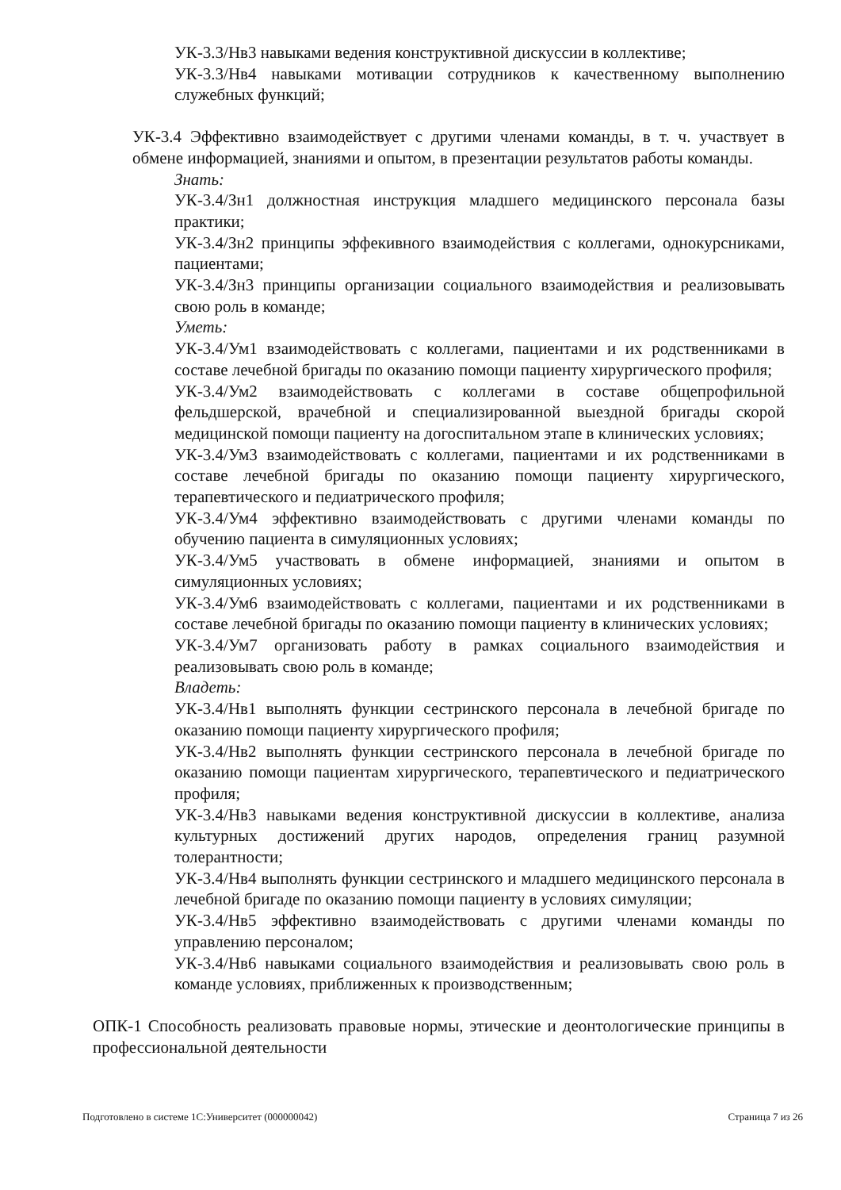УК-3.3/Нв3 навыками ведения конструктивной дискуссии в коллективе;
УК-3.3/Нв4 навыками мотивации сотрудников к качественному выполнению служебных функций;
УК-3.4 Эффективно взаимодействует с другими членами команды, в т. ч. участвует в обмене информацией, знаниями и опытом, в презентации результатов работы команды.
Знать:
УК-3.4/Зн1 должностная инструкция младшего медицинского персонала базы практики;
УК-3.4/Зн2 принципы эффекивного взаимодействия с коллегами, однокурсниками, пациентами;
УК-3.4/Зн3 принципы организации социального взаимодействия и реализовывать свою роль в команде;
Уметь:
УК-3.4/Ум1 взаимодействовать с коллегами, пациентами и их родственниками в составе лечебной бригады по оказанию помощи пациенту хирургического профиля;
УК-3.4/Ум2 взаимодействовать с коллегами в составе общепрофильной фельдшерской, врачебной и специализированной выездной бригады скорой медицинской помощи пациенту на догоспитальном этапе в клинических условиях;
УК-3.4/Ум3 взаимодействовать с коллегами, пациентами и их родственниками в составе лечебной бригады по оказанию помощи пациенту хирургического, терапевтического и педиатрического профиля;
УК-3.4/Ум4 эффективно взаимодействовать с другими членами команды по обучению пациента в симуляционных условиях;
УК-3.4/Ум5 участвовать в обмене информацией, знаниями и опытом в симуляционных условиях;
УК-3.4/Ум6 взаимодействовать с коллегами, пациентами и их родственниками в составе лечебной бригады по оказанию помощи пациенту в клинических условиях;
УК-3.4/Ум7 организовать работу в рамках социального взаимодействия и реализовывать свою роль в команде;
Владеть:
УК-3.4/Нв1 выполнять функции сестринского персонала в лечебной бригаде по оказанию помощи пациенту хирургического профиля;
УК-3.4/Нв2 выполнять функции сестринского персонала в лечебной бригаде по оказанию помощи пациентам хирургического, терапевтического и педиатрического профиля;
УК-3.4/Нв3 навыками ведения конструктивной дискуссии в коллективе, анализа культурных достижений других народов, определения границ разумной толерантности;
УК-3.4/Нв4 выполнять функции сестринского и младшего медицинского персонала в лечебной бригаде по оказанию помощи пациенту в условиях симуляции;
УК-3.4/Нв5 эффективно взаимодействовать с другими членами команды по управлению персоналом;
УК-3.4/Нв6 навыками социального взаимодействия и реализовывать свою роль в команде условиях, приближенных к производственным;
ОПК-1 Способность реализовать правовые нормы, этические и деонтологические принципы в профессиональной деятельности
Подготовлено в системе 1С:Университет (000000042) Страница 7 из 26